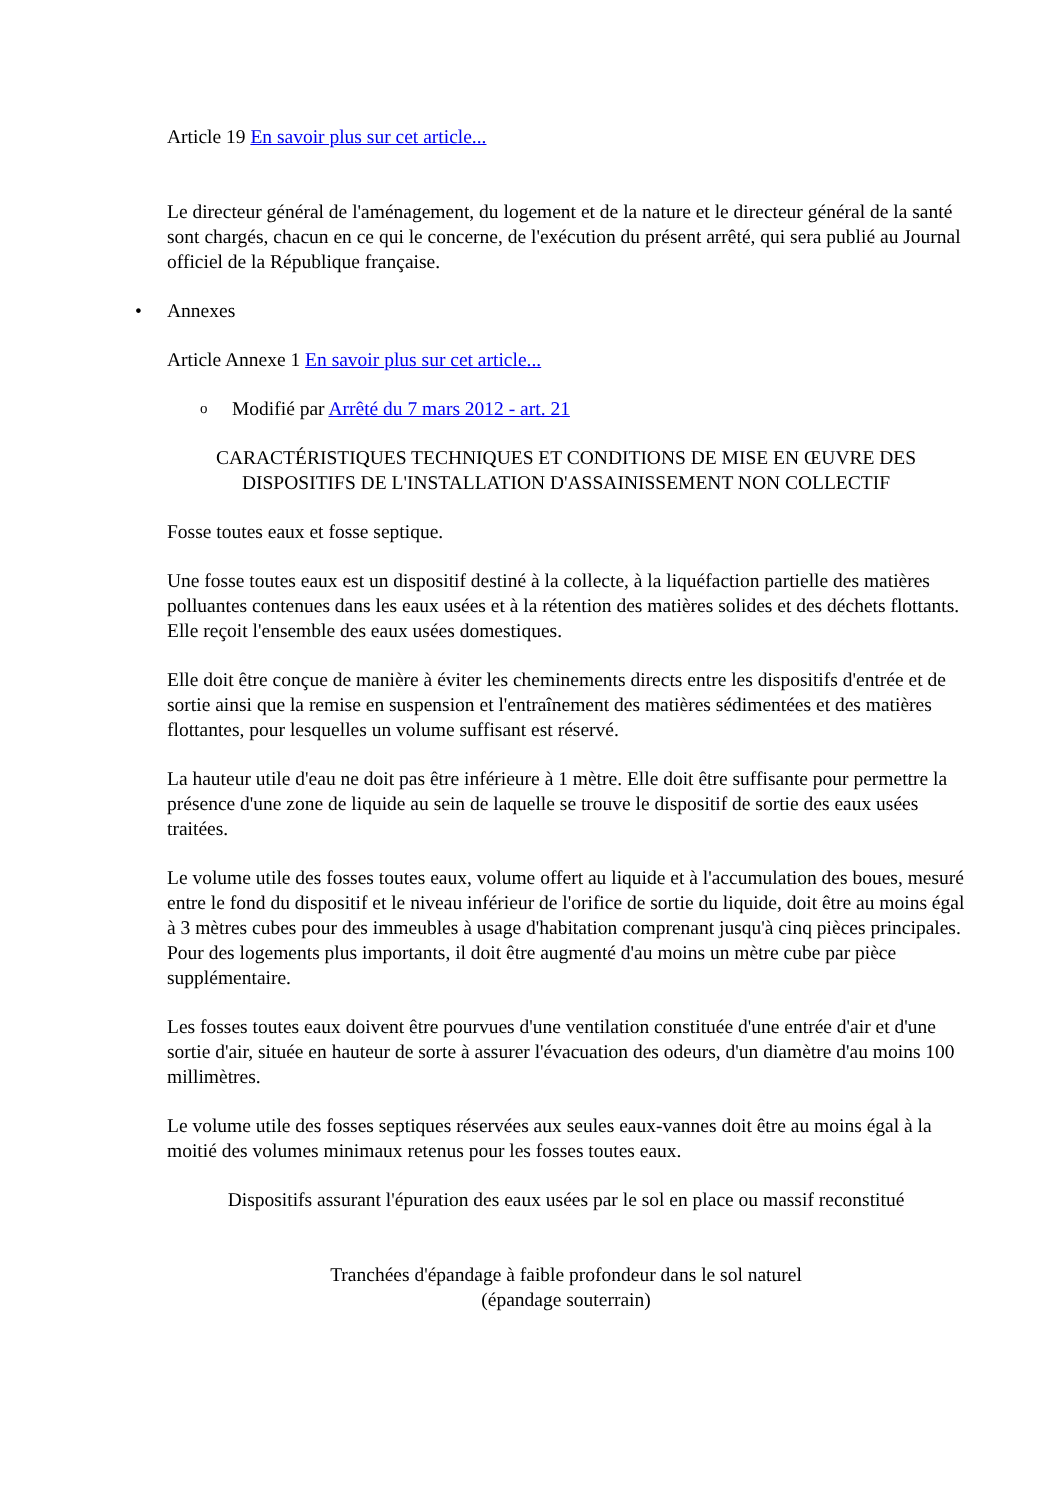Article 19 En savoir plus sur cet article...
Le directeur général de l'aménagement, du logement et de la nature et le directeur général de la santé sont chargés, chacun en ce qui le concerne, de l'exécution du présent arrêté, qui sera publié au Journal officiel de la République française.
• Annexes
Article Annexe 1 En savoir plus sur cet article...
o Modifié par Arrêté du 7 mars 2012 - art. 21
CARACTÉRISTIQUES TECHNIQUES ET CONDITIONS DE MISE EN ŒUVRE DES DISPOSITIFS DE L'INSTALLATION D'ASSAINISSEMENT NON COLLECTIF
Fosse toutes eaux et fosse septique.
Une fosse toutes eaux est un dispositif destiné à la collecte, à la liquéfaction partielle des matières polluantes contenues dans les eaux usées et à la rétention des matières solides et des déchets flottants. Elle reçoit l'ensemble des eaux usées domestiques.
Elle doit être conçue de manière à éviter les cheminements directs entre les dispositifs d'entrée et de sortie ainsi que la remise en suspension et l'entraînement des matières sédimentées et des matières flottantes, pour lesquelles un volume suffisant est réservé.
La hauteur utile d'eau ne doit pas être inférieure à 1 mètre. Elle doit être suffisante pour permettre la présence d'une zone de liquide au sein de laquelle se trouve le dispositif de sortie des eaux usées traitées.
Le volume utile des fosses toutes eaux, volume offert au liquide et à l'accumulation des boues, mesuré entre le fond du dispositif et le niveau inférieur de l'orifice de sortie du liquide, doit être au moins égal à 3 mètres cubes pour des immeubles à usage d'habitation comprenant jusqu'à cinq pièces principales. Pour des logements plus importants, il doit être augmenté d'au moins un mètre cube par pièce supplémentaire.
Les fosses toutes eaux doivent être pourvues d'une ventilation constituée d'une entrée d'air et d'une sortie d'air, située en hauteur de sorte à assurer l'évacuation des odeurs, d'un diamètre d'au moins 100 millimètres.
Le volume utile des fosses septiques réservées aux seules eaux-vannes doit être au moins égal à la moitié des volumes minimaux retenus pour les fosses toutes eaux.
Dispositifs assurant l'épuration des eaux usées par le sol en place ou massif reconstitué
Tranchées d'épandage à faible profondeur dans le sol naturel
(épandage souterrain)